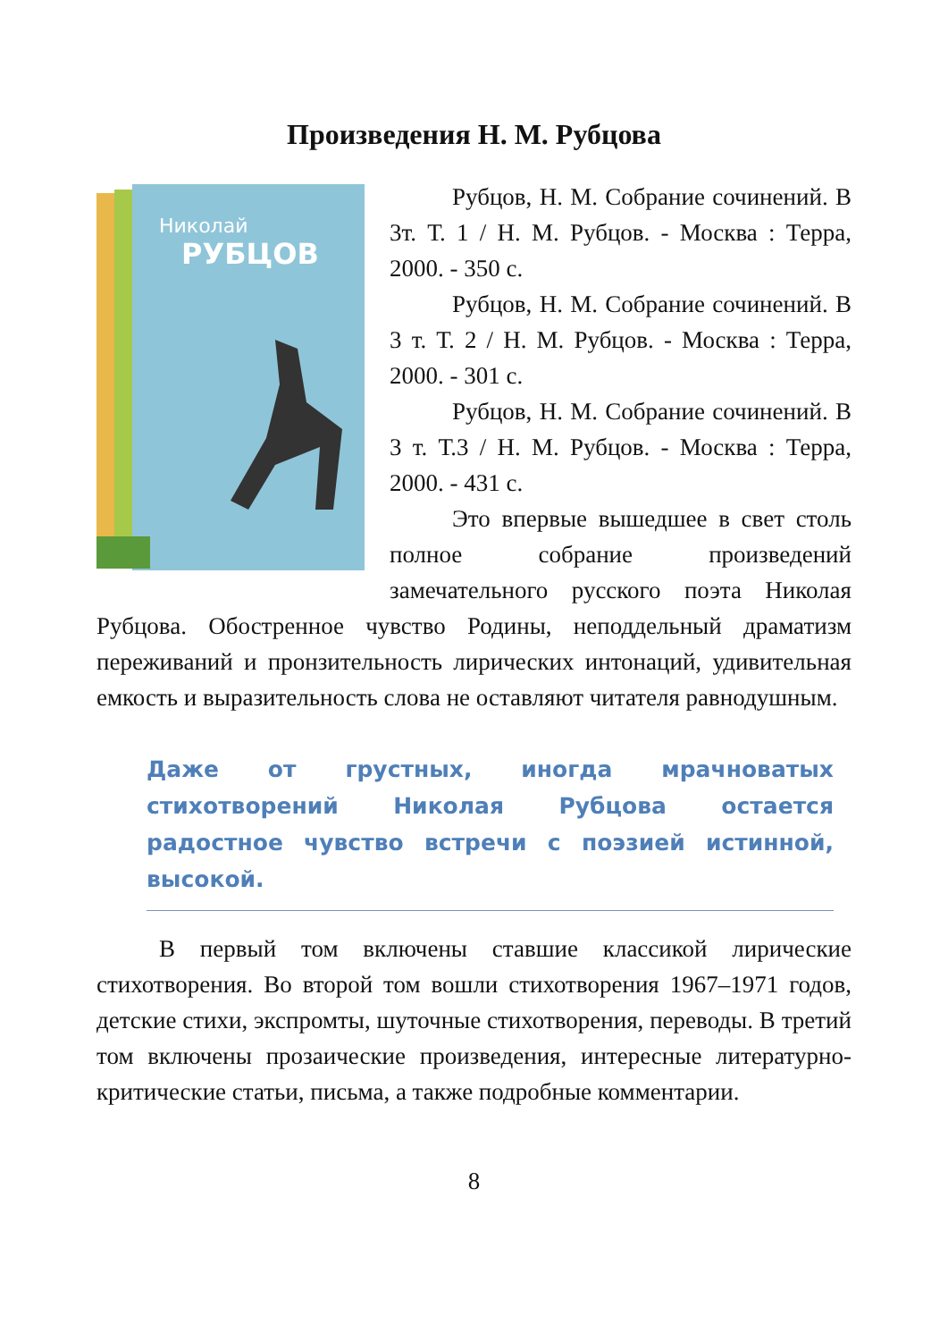Произведения Н. М. Рубцова
Николай
РУБЦОВ
Рубцов, Н. М. Собрание сочинений. В 3т. Т. 1 / Н. М. Рубцов. - Москва : Терра, 2000. - 350 с.
Рубцов, Н. М. Собрание сочинений. В 3 т. Т. 2 / Н. М. Рубцов. - Москва : Терра, 2000. - 301 с.
Рубцов, Н. М. Собрание сочинений. В 3 т. Т.3 / Н. М. Рубцов. - Москва : Терра, 2000. - 431 с.
Это впервые вышедшее в свет столь полное собрание произведений замечательного русского поэта Николая Рубцова. Обостренное чувство Родины, неподдельный драматизм переживаний и пронзительность лирических интонаций, удивительная емкость и выразительность слова не оставляют читателя равнодушным.
Даже от грустных, иногда мрачноватых стихотворений Николая Рубцова остается радостное чувство встречи с поэзией истинной, высокой.
В первый том включены ставшие классикой лирические стихотворения. Во второй том вошли стихотворения 1967–1971 годов, детские стихи, экспромты, шуточные стихотворения, переводы. В третий том включены прозаические произведения, интересные литературно-критические статьи, письма, а также подробные комментарии.
8